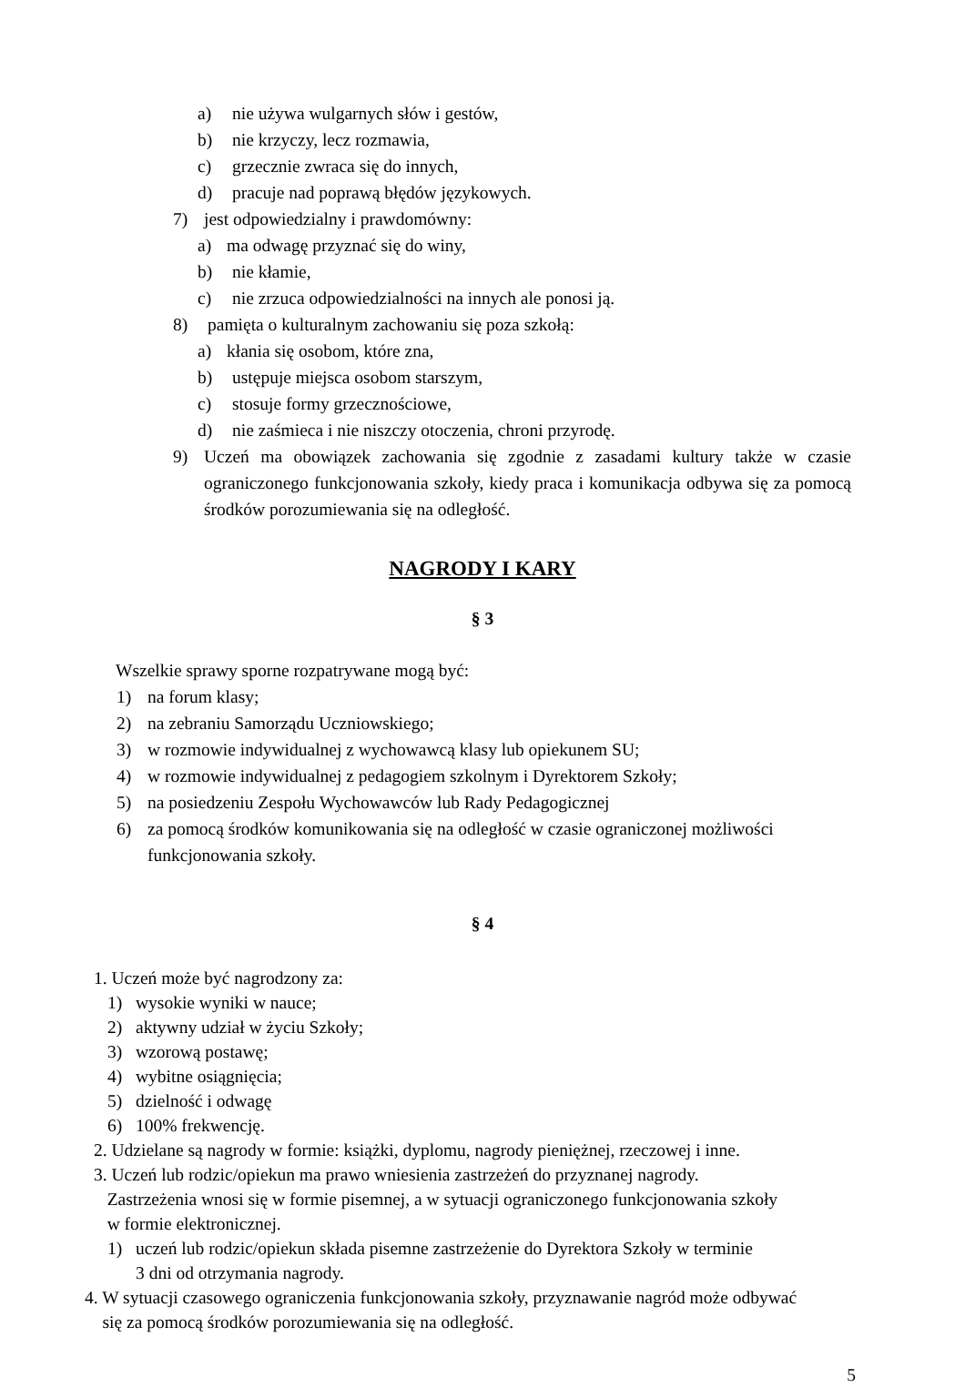a) nie używa wulgarnych słów i gestów,
b) nie krzyczy, lecz rozmawia,
c) grzecznie zwraca się do innych,
d) pracuje nad poprawą błędów językowych.
7) jest odpowiedzialny i prawdomówny:
a) ma odwagę przyznać się do winy,
b) nie kłamie,
c) nie zrzuca odpowiedzialności na innych ale ponosi ją.
8) pamięta o kulturalnym zachowaniu się poza szkołą:
a) kłania się osobom, które zna,
b) ustępuje miejsca osobom starszym,
c) stosuje formy grzecznościowe,
d) nie zaśmieca i nie niszczy otoczenia, chroni przyrodę.
9) Uczeń ma obowiązek zachowania się zgodnie z zasadami kultury także w czasie ograniczonego funkcjonowania szkoły, kiedy praca i komunikacja odbywa się za pomocą środków porozumiewania się na odległość.
NAGRODY I KARY
§ 3
Wszelkie sprawy sporne rozpatrywane mogą być:
1) na forum klasy;
2) na zebraniu Samorządu Uczniowskiego;
3) w rozmowie indywidualnej z wychowawcą klasy lub opiekunem SU;
4) w rozmowie indywidualnej z pedagogiem szkolnym i Dyrektorem Szkoły;
5) na posiedzeniu Zespołu Wychowawców lub Rady Pedagogicznej
6) za pomocą środków komunikowania się na odległość w czasie ograniczonej możliwości funkcjonowania szkoły.
§ 4
1. Uczeń może być nagrodzony za:
1) wysokie wyniki w nauce;
2) aktywny udział w życiu Szkoły;
3) wzorową postawę;
4) wybitne osiągnięcia;
5) dzielność i odwagę
6) 100% frekwencję.
2. Udzielane są nagrody w formie: książki, dyplomu, nagrody pieniężnej, rzeczowej i inne.
3. Uczeń lub rodzic/opiekun ma prawo wniesienia zastrzeżeń do przyznanej nagrody.
Zastrzeżenia wnosi się w formie pisemnej, a w sytuacji ograniczonego funkcjonowania szkoły
w formie elektronicznej.
1) uczeń lub rodzic/opiekun składa pisemne zastrzeżenie do Dyrektora Szkoły w terminie
3 dni od otrzymania nagrody.
4. W sytuacji czasowego ograniczenia funkcjonowania szkoły, przyznawanie nagród może odbywać
się za pomocą środków porozumiewania się na odległość.
5